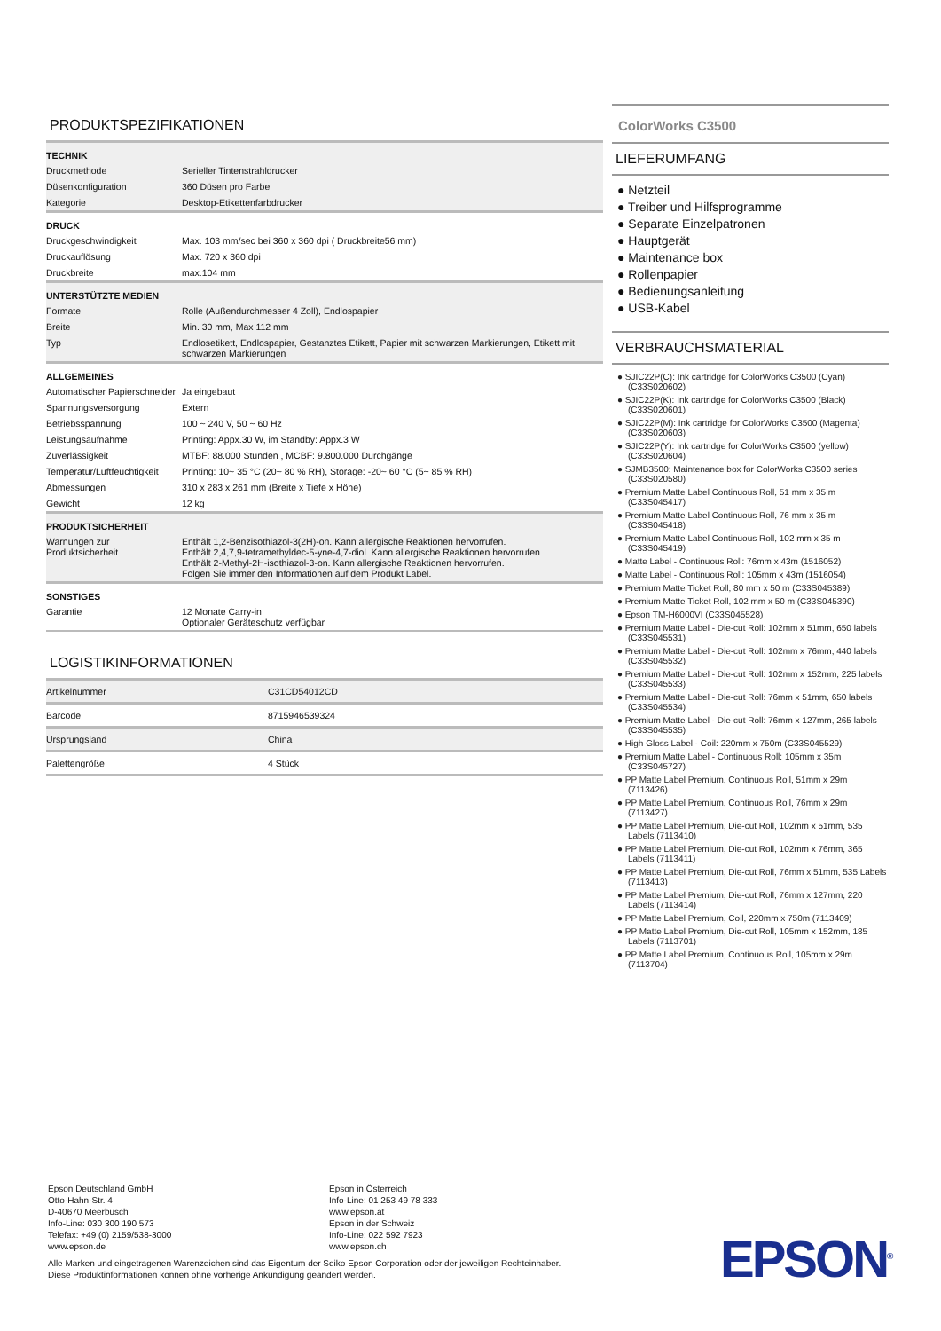PRODUKTSPEZIFIKATIONEN
| TECHNIK | |
| --- | --- |
| Druckmethode | Serieller Tintenstrahldrucker |
| Düsenkonfiguration | 360 Düsen pro Farbe |
| Kategorie | Desktop-Etikettenfarbdrucker |
| DRUCK | |
| Druckgeschwindigkeit | Max. 103 mm/sec bei 360 x 360 dpi ( Druckbreite56 mm) |
| Druckauflösung | Max. 720 x 360 dpi |
| Druckbreite | max.104 mm |
| UNTERSTÜTZTE MEDIEN | |
| Formate | Rolle (Außendurchmesser 4 Zoll), Endlospapier |
| Breite | Min. 30 mm, Max 112 mm |
| Typ | Endlosetikett, Endlospapier, Gestanztes Etikett, Papier mit schwarzen Markierungen, Etikett mit schwarzen Markierungen |
| ALLGEMEINES | |
| Automatischer Papierschneider | Ja eingebaut |
| Spannungsversorgung | Extern |
| Betriebsspannung | 100 ~ 240 V, 50 ~ 60 Hz |
| Leistungsaufnahme | Printing: Appx.30 W, im Standby: Appx.3 W |
| Zuverlässigkeit | MTBF: 88.000 Stunden , MCBF: 9.800.000 Durchgänge |
| Temperatur/Luftfeuchtigkeit | Printing: 10~ 35 °C (20~ 80 % RH), Storage: -20~ 60 °C (5~ 85 % RH) |
| Abmessungen | 310 x 283 x 261 mm (Breite x Tiefe x Höhe) |
| Gewicht | 12 kg |
| PRODUKTSICHERHEIT | |
| Warnungen zur Produktsicherheit | Enthält 1,2-Benzisothiazol-3(2H)-on. Kann allergische Reaktionen hervorrufen. Enthält 2,4,7,9-tetramethyldec-5-yne-4,7-diol. Kann allergische Reaktionen hervorrufen. Enthält 2-Methyl-2H-isothiazol-3-on. Kann allergische Reaktionen hervorrufen. Folgen Sie immer den Informationen auf dem Produkt Label. |
| SONSTIGES | |
| Garantie | 12 Monate Carry-in Optionaler Geräteschutz verfügbar |
LOGISTIKINFORMATIONEN
| Artikelnummer | C31CD54012CD |
| Barcode | 8715946539324 |
| Ursprungsland | China |
| Palettengröße | 4 Stück |
ColorWorks C3500
LIEFERUMFANG
● Netzteil
● Treiber und Hilfsprogramme
● Separate Einzelpatronen
● Hauptgerät
● Maintenance box
● Rollenpapier
● Bedienungsanleitung
● USB-Kabel
VERBRAUCHSMATERIAL
● SJIC22P(C): Ink cartridge for ColorWorks C3500 (Cyan) (C33S020602)
● SJIC22P(K): Ink cartridge for ColorWorks C3500 (Black) (C33S020601)
● SJIC22P(M): Ink cartridge for ColorWorks C3500 (Magenta) (C33S020603)
● SJIC22P(Y): Ink cartridge for ColorWorks C3500 (yellow) (C33S020604)
● SJMB3500: Maintenance box for ColorWorks C3500 series (C33S020580)
● Premium Matte Label Continuous Roll, 51 mm x 35 m (C33S045417)
● Premium Matte Label Continuous Roll, 76 mm x 35 m (C33S045418)
● Premium Matte Label Continuous Roll, 102 mm x 35 m (C33S045419)
● Matte Label - Continuous Roll: 76mm x 43m (1516052)
● Matte Label - Continuous Roll: 105mm x 43m (1516054)
● Premium Matte Ticket Roll, 80 mm x 50 m (C33S045389)
● Premium Matte Ticket Roll, 102 mm x 50 m (C33S045390)
● Epson TM-H6000VI (C33S045528)
● Premium Matte Label - Die-cut Roll: 102mm x 51mm, 650 labels (C33S045531)
● Premium Matte Label - Die-cut Roll: 102mm x 76mm, 440 labels (C33S045532)
● Premium Matte Label - Die-cut Roll: 102mm x 152mm, 225 labels (C33S045533)
● Premium Matte Label - Die-cut Roll: 76mm x 51mm, 650 labels (C33S045534)
● Premium Matte Label - Die-cut Roll: 76mm x 127mm, 265 labels (C33S045535)
● High Gloss Label - Coil: 220mm x 750m (C33S045529)
● Premium Matte Label - Continuous Roll: 105mm x 35m (C33S045727)
● PP Matte Label Premium, Continuous Roll, 51mm x 29m (7113426)
● PP Matte Label Premium, Continuous Roll, 76mm x 29m (7113427)
● PP Matte Label Premium, Die-cut Roll, 102mm x 51mm, 535 Labels (7113410)
● PP Matte Label Premium, Die-cut Roll, 102mm x 76mm, 365 Labels (7113411)
● PP Matte Label Premium, Die-cut Roll, 76mm x 51mm, 535 Labels (7113413)
● PP Matte Label Premium, Die-cut Roll, 76mm x 127mm, 220 Labels (7113414)
● PP Matte Label Premium, Coil, 220mm x 750m (7113409)
● PP Matte Label Premium, Die-cut Roll, 105mm x 152mm, 185 Labels (7113701)
● PP Matte Label Premium, Continuous Roll, 105mm x 29m (7113704)
Epson Deutschland GmbH
Otto-Hahn-Str. 4
D-40670 Meerbusch
Info-Line: 030 300 190 573
Telefax: +49 (0) 2159/538-3000
www.epson.de
Epson in Österreich
Info-Line: 01 253 49 78 333
www.epson.at
Epson in der Schweiz
Info-Line: 022 592 7923
www.epson.ch
Alle Marken und eingetragenen Warenzeichen sind das Eigentum der Seiko Epson Corporation oder der jeweiligen Rechteinhaber.
Diese Produktinformationen können ohne vorherige Ankündigung geändert werden.
EPSON<sup>®</sup>